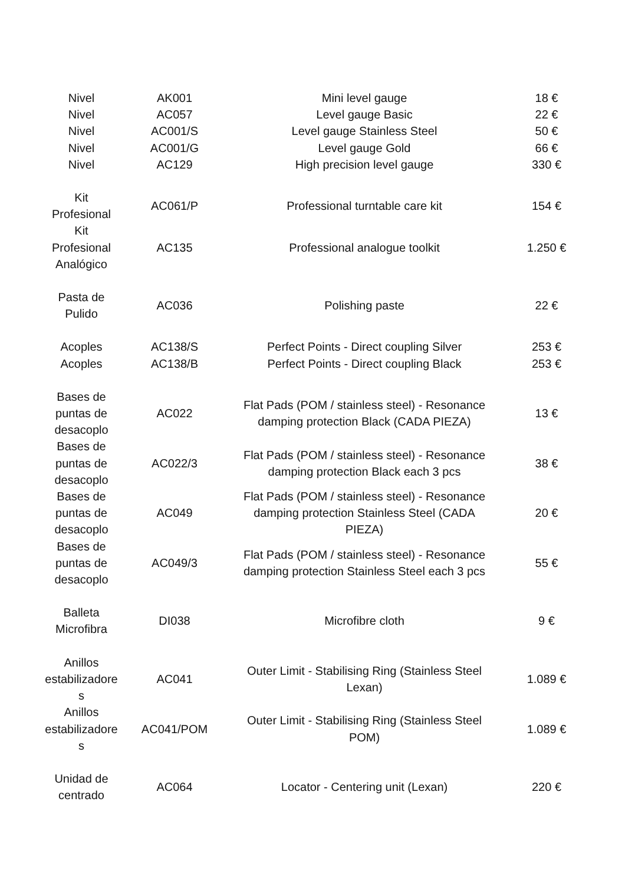| Nivel | AK001 | Mini level gauge | 18 € |
| Nivel | AC057 | Level gauge Basic | 22 € |
| Nivel | AC001/S | Level gauge Stainless Steel | 50 € |
| Nivel | AC001/G | Level gauge Gold | 66 € |
| Nivel | AC129 | High precision level gauge | 330 € |
| Kit Profesional | AC061/P | Professional turntable care kit | 154 € |
| Kit Profesional Analógico | AC135 | Professional analogue toolkit | 1.250 € |
| Pasta de Pulido | AC036 | Polishing paste | 22 € |
| Acoples | AC138/S | Perfect Points - Direct coupling Silver | 253 € |
| Acoples | AC138/B | Perfect Points - Direct coupling Black | 253 € |
| Bases de puntas de desacoplo | AC022 | Flat Pads (POM / stainless steel) - Resonance damping protection Black (CADA PIEZA) | 13 € |
| Bases de puntas de desacoplo | AC022/3 | Flat Pads (POM / stainless steel) - Resonance damping protection Black each 3 pcs | 38 € |
| Bases de puntas de desacoplo | AC049 | Flat Pads (POM / stainless steel) - Resonance damping protection Stainless Steel (CADA PIEZA) | 20 € |
| Bases de puntas de desacoplo | AC049/3 | Flat Pads (POM / stainless steel) - Resonance damping protection Stainless Steel each 3 pcs | 55 € |
| Balleta Microfibra | DI038 | Microfibre cloth | 9 € |
| Anillos estabilizadore s | AC041 | Outer Limit - Stabilising Ring (Stainless Steel Lexan) | 1.089 € |
| Anillos estabilizadore s | AC041/POM | Outer Limit - Stabilising Ring (Stainless Steel POM) | 1.089 € |
| Unidad de centrado | AC064 | Locator - Centering unit (Lexan) | 220 € |